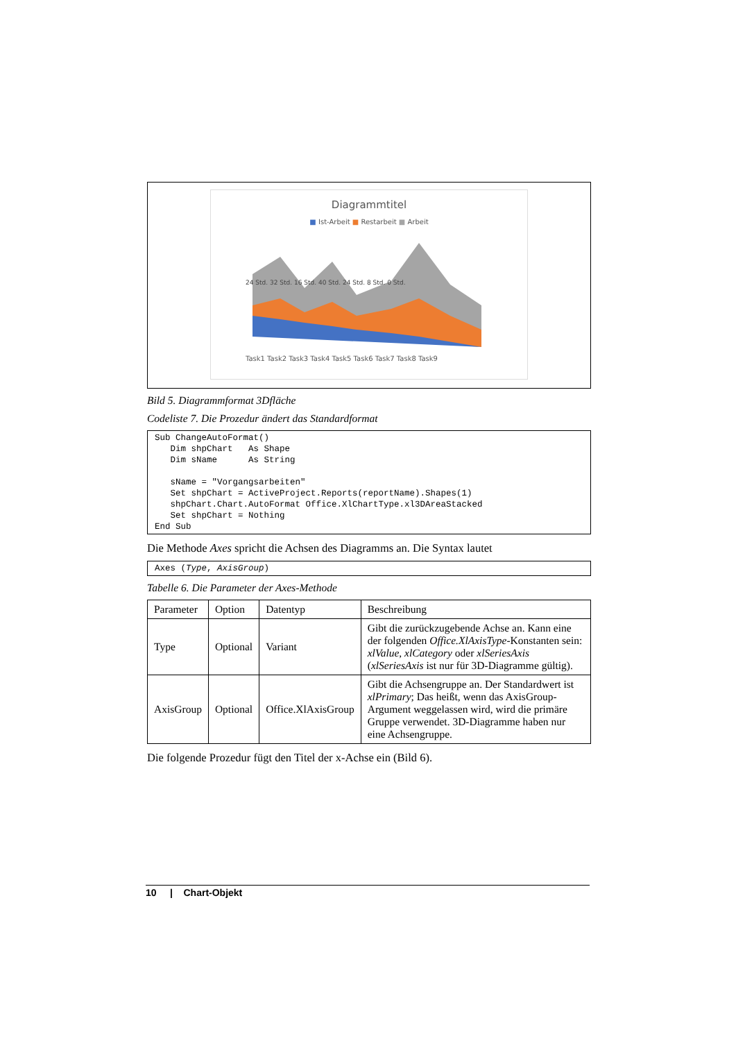Diagrammtitel
■ Ist-Arbeit ■ Restarbeit ■ Arbeit
Task1 Task2 Task3 Task4 Task5 Task6 Task7 Task8 Task9
24 Std. 32 Std. 16 Std. 40 Std. 24 Std. 8 Std. 0 Std.
Bild 5. Diagrammformat 3Dfläche
Codeliste 7. Die Prozedur ändert das Standardformat
Sub ChangeAutoFormat()
   Dim shpChart   As Shape
   Dim sName      As String

   sName = "Vorgangsarbeiten"
   Set shpChart = ActiveProject.Reports(reportName).Shapes(1)
   shpChart.Chart.AutoFormat Office.XlChartType.xl3DAreaStacked
   Set shpChart = Nothing
End Sub
Die Methode Axes spricht die Achsen des Diagramms an. Die Syntax lautet
Axes (Type, AxisGroup)
Tabelle 6. Die Parameter der Axes-Methode
| Parameter | Option | Datentyp | Beschreibung |
| --- | --- | --- | --- |
| Type | Optional | Variant | Gibt die zurückzugebende Achse an. Kann eine der folgenden Office.XlAxisType -Konstanten sein: xlValue , xlCategory oder xlSeriesAxis ( xlSeriesAxis ist nur für 3D-Diagramme gültig). |
| AxisGroup | Optional | Office.XlAxisGroup | Gibt die Achsengruppe an. Der Standardwert ist xlPrimary ; Das heißt, wenn das AxisGroup-Argument weggelassen wird, wird die primäre Gruppe verwendet. 3D-Diagramme haben nur eine Achsengruppe. |
Die folgende Prozedur fügt den Titel der x-Achse ein (Bild 6).
10 | Chart-Objekt